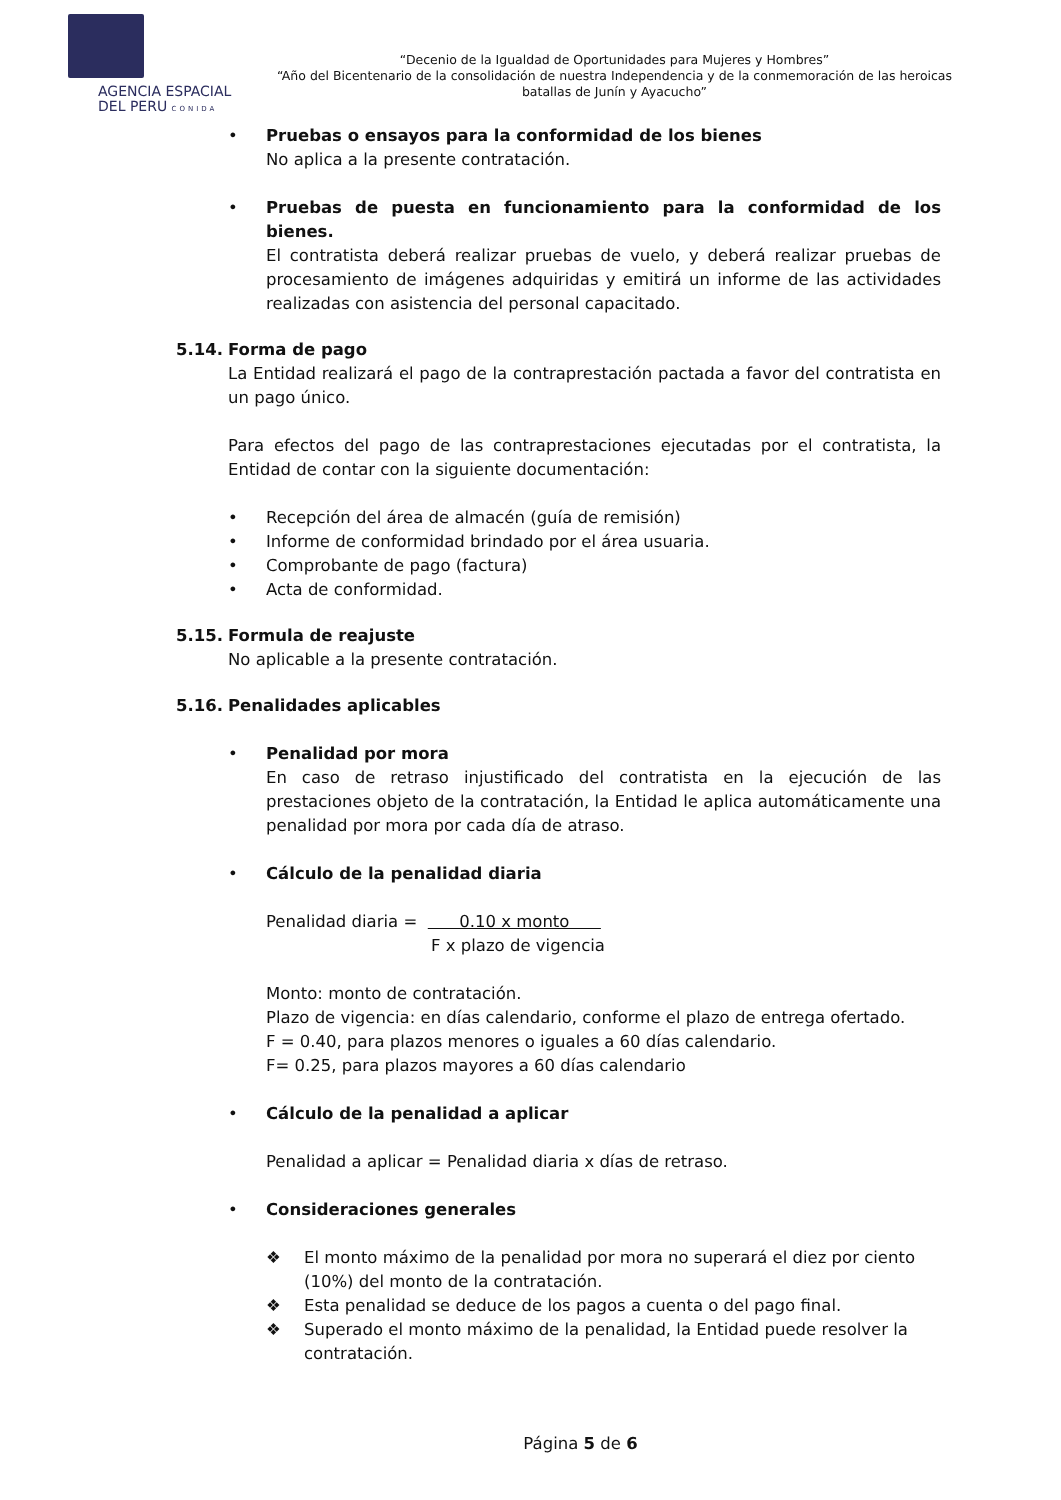AGENCIA ESPACIAL
DEL PERU CONIDA
“Decenio de la Igualdad de Oportunidades para Mujeres y Hombres”
“Año del Bicentenario de la consolidación de nuestra Independencia y de la conmemoración de las heroicas batallas de Junín y Ayacucho”
• Pruebas o ensayos para la conformidad de los bienes
No aplica a la presente contratación.
• Pruebas de puesta en funcionamiento para la conformidad de los bienes.
El contratista deberá realizar pruebas de vuelo, y deberá realizar pruebas de procesamiento de imágenes adquiridas y emitirá un informe de las actividades realizadas con asistencia del personal capacitado.
5.14. Forma de pago
La Entidad realizará el pago de la contraprestación pactada a favor del contratista en un pago único.
Para efectos del pago de las contraprestaciones ejecutadas por el contratista, la Entidad de contar con la siguiente documentación:
• Recepción del área de almacén (guía de remisión)
• Informe de conformidad brindado por el área usuaria.
• Comprobante de pago (factura)
• Acta de conformidad.
5.15. Formula de reajuste
No aplicable a la presente contratación.
5.16. Penalidades aplicables
• Penalidad por mora
En caso de retraso injustificado del contratista en la ejecución de las prestaciones objeto de la contratación, la Entidad le aplica automáticamente una penalidad por mora por cada día de atraso.
• Cálculo de la penalidad diaria
Penalidad diaria = 0.10 x monto
F x plazo de vigencia
Monto: monto de contratación.
Plazo de vigencia: en días calendario, conforme el plazo de entrega ofertado.
F = 0.40, para plazos menores o iguales a 60 días calendario.
F= 0.25, para plazos mayores a 60 días calendario
• Cálculo de la penalidad a aplicar
Penalidad a aplicar = Penalidad diaria x días de retraso.
• Consideraciones generales
❖ El monto máximo de la penalidad por mora no superará el diez por ciento (10%) del monto de la contratación.
❖ Esta penalidad se deduce de los pagos a cuenta o del pago final.
❖ Superado el monto máximo de la penalidad, la Entidad puede resolver la contratación.
Página 5 de 6